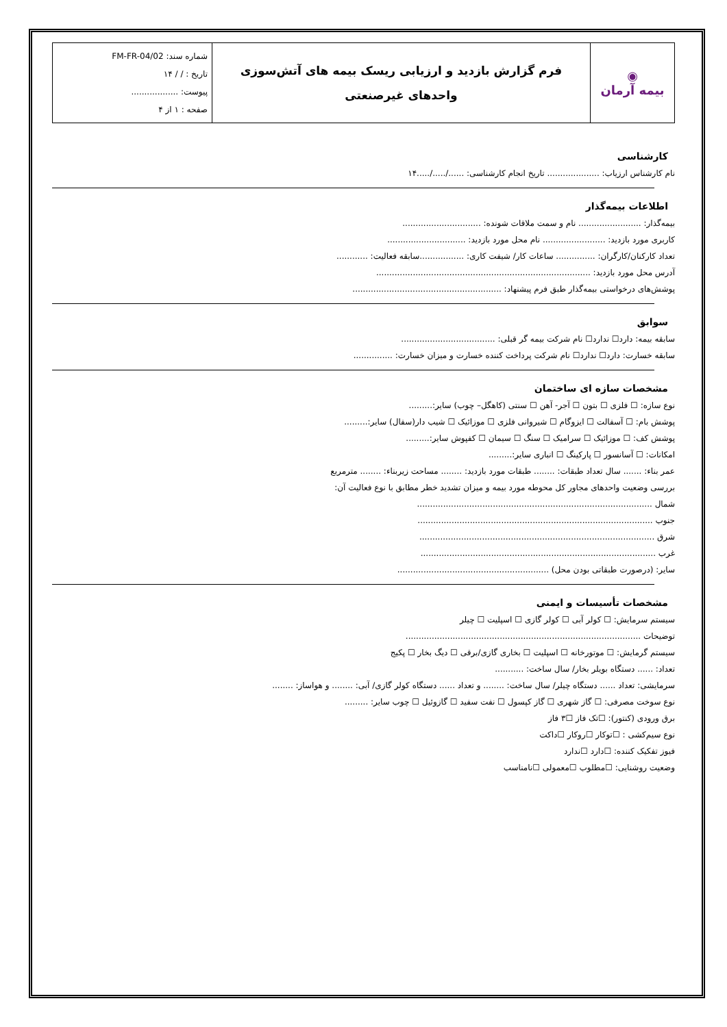| ◉ بیمه آرمان | فرم گزارش بازدید و ارزیابی ریسک بیمه های آتش‌سوزی واحدهای غیرصنعتی | شماره سند: FM-FR-04/02 تاریخ : / / ۱۴ پیوست: .................. صفحه : ۱ از ۴ |
کارشناسی
نام کارشناس ارزیاب: .................... تاریخ انجام کارشناسی: ....../...../.....۱۴
اطلاعات بیمه‌گذار
بیمه‌گذار: ........................ نام و سمت ملاقات شونده: ..............................
کاربری مورد بازدید: ........................ نام محل مورد بازدید: ..............................
تعداد کارکنان/کارگران: ............... ساعات کار/ شیفت کاری: .................سابقه فعالیت: ............
آدرس محل مورد بازدید: ..................................................................................
پوشش‌های درخواستی بیمه‌گذار طبق فرم پیشنهاد: .........................................................
سوابق
سابقه بیمه: دارد☐ ندارد☐ نام شرکت بیمه گر قبلی: ....................................
سابقه خسارت: دارد☐ ندارد☐ نام شرکت پرداخت کننده خسارت و میزان خسارت: ...............
مشخصات سازه ای ساختمان
نوع سازه: ☐ فلزی ☐ بتون ☐ آجر- آهن ☐ سنتی (کاهگل– چوب) سایر:.........
پوشش بام: ☐ آسفالت ☐ ایزوگام ☐ شیروانی فلزی ☐ موزائیک ☐ شیب دار(سفال) سایر:.........
پوشش کف: ☐ موزائیک ☐ سرامیک ☐ سنگ ☐ سیمان ☐ کفپوش سایر:.........
امکانات: ☐ آسانسور ☐ پارکینگ ☐ انباری سایر:.........
عمر بناء: ....... سال تعداد طبقات: ........ طبقات مورد بازدید: ........ مساحت زیربناء: ........ مترمربع
بررسی وضعیت واحدهای مجاور کل محوطه مورد بیمه و میزان تشدید خطر مطابق با نوع فعالیت آن:
شمال ..........................................................................................
جنوب ..........................................................................................
شرق ..........................................................................................
غرب ..........................................................................................
سایر: (درصورت طبقاتی بودن محل) ..........................................................
مشخصات تأسیسات و ایمنی
سیستم سرمایش: ☐ کولر آبی ☐ کولر گازی ☐ اسپلیت ☐ چیلر
توضیحات ..........................................................................................
سیستم گرمایش: ☐ موتورخانه ☐ اسپلیت ☐ بخاری گازی/برقی ☐ دیگ بخار ☐ پکیج
تعداد: ...... دستگاه بویلر بخار/ سال ساخت: ...........
سرمایشی: تعداد ...... دستگاه چیلر/ سال ساخت: ........ و تعداد ...... دستگاه کولر گازی/ آبی: ........ و هواساز: ........
نوع سوخت مصرفی: ☐ گاز شهری ☐ گاز کپسول ☐ نفت سفید ☐ گازوئیل ☐ چوب سایر: .........
برق ورودی (کنتور): ☐تک فاز ☐۳ فاز
نوع سیم‌کشی : ☐توکار ☐روکار ☐داکت
فیوز تفکیک کننده: ☐دارد ☐ندارد
وضعیت روشنایی: ☐مطلوب ☐معمولی ☐نامناسب